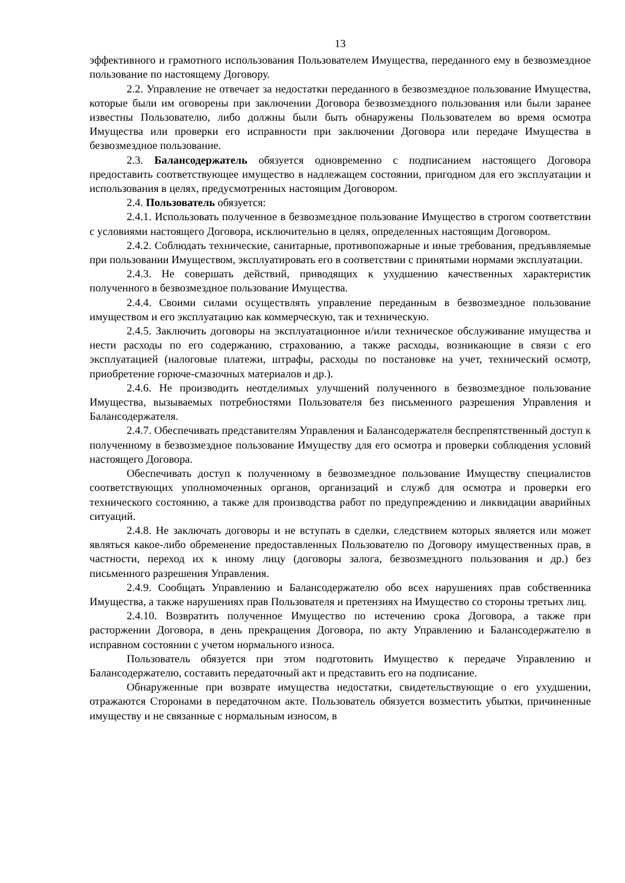13
эффективного и грамотного использования Пользователем Имущества, переданного ему в безвозмездное пользование по настоящему Договору.
2.2. Управление не отвечает за недостатки переданного в безвозмездное пользование Имущества, которые были им оговорены при заключении Договора безвозмездного пользования или были заранее известны Пользователю, либо должны были быть обнаружены Пользователем во время осмотра Имущества или проверки его исправности при заключении Договора или передаче Имущества в безвозмездное пользование.
2.3. Балансодержатель обязуется одновременно с подписанием настоящего Договора предоставить соответствующее имущество в надлежащем состоянии, пригодном для его эксплуатации и использования в целях, предусмотренных настоящим Договором.
2.4. Пользователь обязуется:
2.4.1. Использовать полученное в безвозмездное пользование Имущество в строгом соответствии с условиями настоящего Договора, исключительно в целях, определенных настоящим Договором.
2.4.2. Соблюдать технические, санитарные, противопожарные и иные требования, предъявляемые при пользовании Имуществом, эксплуатировать его в соответствии с принятыми нормами эксплуатации.
2.4.3. Не совершать действий, приводящих к ухудшению качественных характеристик полученного в безвозмездное пользование Имущества.
2.4.4. Своими силами осуществлять управление переданным в безвозмездное пользование имуществом и его эксплуатацию как коммерческую, так и техническую.
2.4.5. Заключить договоры на эксплуатационное и/или техническое обслуживание имущества и нести расходы по его содержанию, страхованию, а также расходы, возникающие в связи с его эксплуатацией (налоговые платежи, штрафы, расходы по постановке на учет, технический осмотр, приобретение горюче-смазочных материалов и др.).
2.4.6. Не производить неотделимых улучшений полученного в безвозмездное пользование Имущества, вызываемых потребностями Пользователя без письменного разрешения Управления и Балансодержателя.
2.4.7. Обеспечивать представителям Управления и Балансодержателя беспрепятственный доступ к полученному в безвозмездное пользование Имуществу для его осмотра и проверки соблюдения условий настоящего Договора.
Обеспечивать доступ к полученному в безвозмездное пользование Имуществу специалистов соответствующих уполномоченных органов, организаций и служб для осмотра и проверки его технического состоянию, а также для производства работ по предупреждению и ликвидации аварийных ситуаций.
2.4.8. Не заключать договоры и не вступать в сделки, следствием которых является или может являться какое-либо обременение предоставленных Пользователю по Договору имущественных прав, в частности, переход их к иному лицу (договоры залога, безвозмездного пользования и др.) без письменного разрешения Управления.
2.4.9. Сообщать Управлению и Балансодержателю обо всех нарушениях прав собственника Имущества, а также нарушениях прав Пользователя и претензиях на Имущество со стороны третьих лиц.
2.4.10. Возвратить полученное Имущество по истечению срока Договора, а также при расторжении Договора, в день прекращения Договора, по акту Управлению и Балансодержателю в исправном состоянии с учетом нормального износа.
Пользователь обязуется при этом подготовить Имущество к передаче Управлению и Балансодержателю, составить передаточный акт и представить его на подписание.
Обнаруженные при возврате имущества недостатки, свидетельствующие о его ухудшении, отражаются Сторонами в передаточном акте. Пользователь обязуется возместить убытки, причиненные имуществу и не связанные с нормальным износом, в